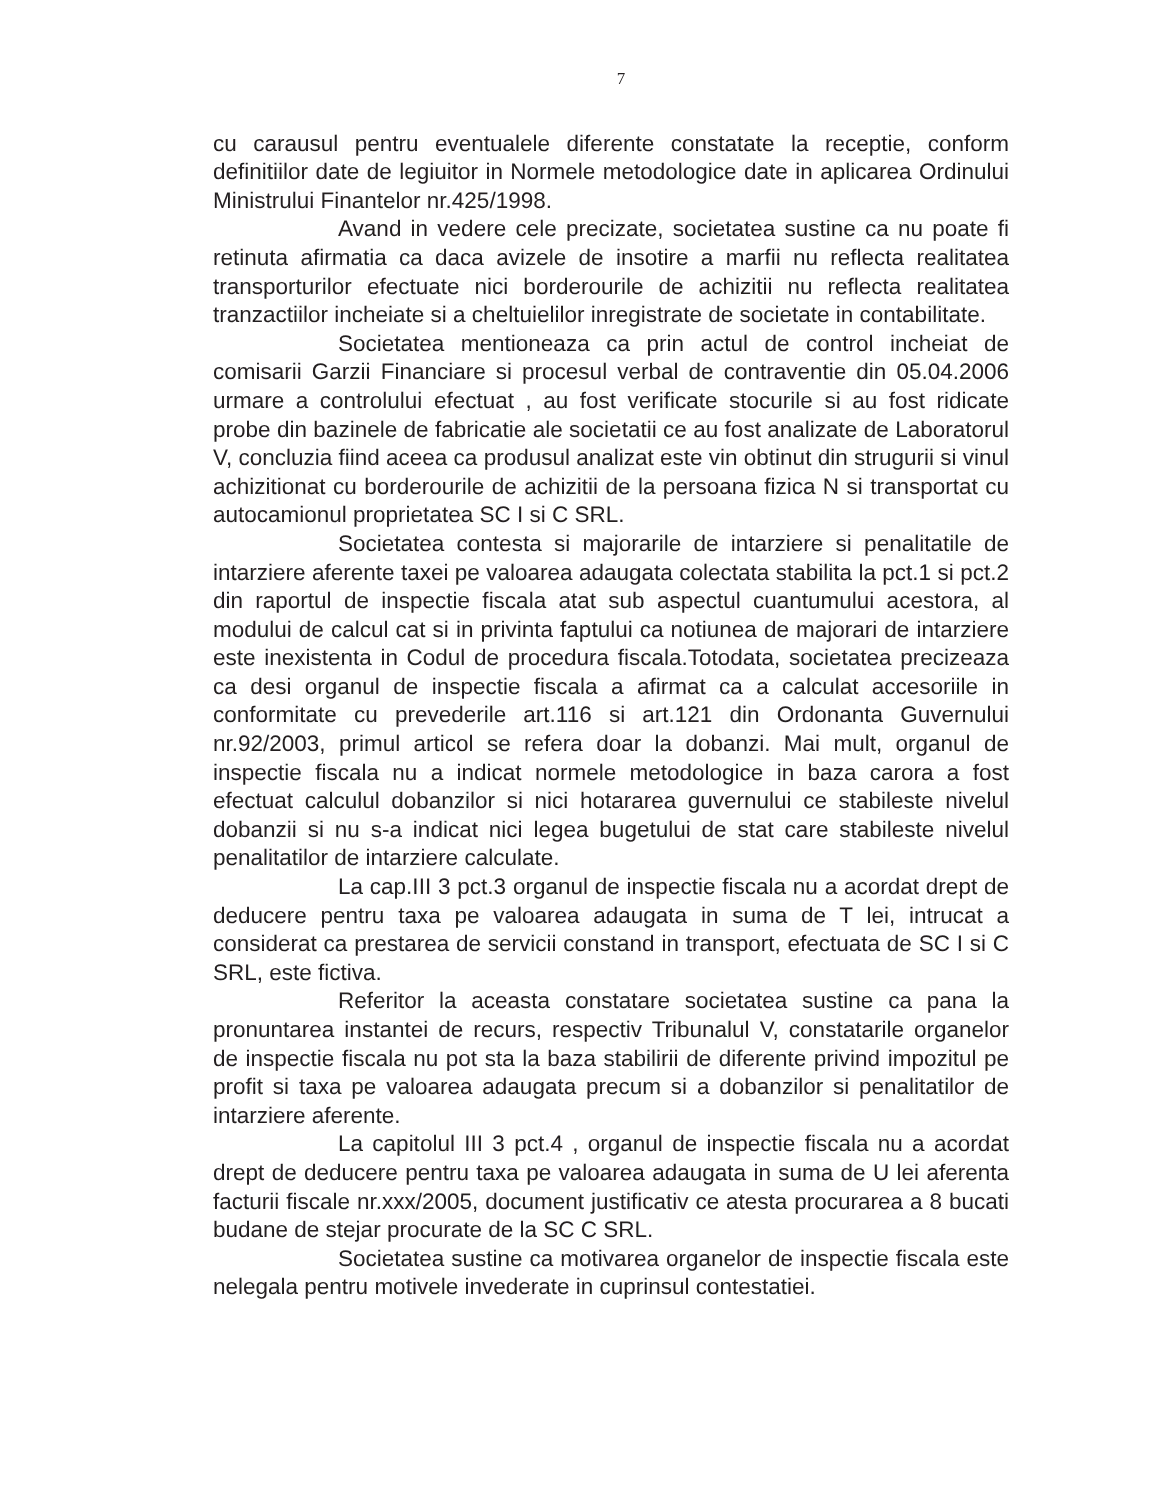7
cu carausul pentru eventualele diferente constatate la receptie, conform definitiilor date de legiuitor in Normele metodologice date in aplicarea Ordinului Ministrului Finantelor nr.425/1998.
Avand in vedere cele precizate, societatea sustine ca nu poate fi retinuta afirmatia ca daca avizele de insotire a marfii nu reflecta realitatea transporturilor efectuate nici borderourile de achizitii nu reflecta realitatea tranzactiilor incheiate si a cheltuielilor inregistrate de societate in contabilitate.
Societatea mentioneaza ca prin actul de control incheiat de comisarii Garzii Financiare si procesul verbal de contraventie din 05.04.2006 urmare a controlului efectuat , au fost verificate stocurile si au fost ridicate probe din bazinele de fabricatie ale societatii ce au fost analizate de Laboratorul V, concluzia fiind aceea ca produsul analizat este vin obtinut din strugurii si vinul achizitionat cu borderourile de achizitii de la persoana fizica N si transportat cu autocamionul proprietatea SC I si C SRL.
Societatea contesta si majorarile de intarziere si penalitatile de intarziere aferente taxei pe valoarea adaugata colectata stabilita la pct.1 si pct.2 din raportul de inspectie fiscala atat sub aspectul cuantumului acestora, al modului de calcul cat si in privinta faptului ca notiunea de majorari de intarziere este inexistenta in Codul de procedura fiscala.Totodata, societatea precizeaza ca desi organul de inspectie fiscala a afirmat ca a calculat accesoriile in conformitate cu prevederile art.116 si art.121 din Ordonanta Guvernului nr.92/2003, primul articol se refera doar la dobanzi. Mai mult, organul de inspectie fiscala nu a indicat normele metodologice in baza carora a fost efectuat calculul dobanzilor si nici hotararea guvernului ce stabileste nivelul dobanzii si nu s-a indicat nici legea bugetului de stat care stabileste nivelul penalitatilor de intarziere calculate.
La cap.III 3 pct.3 organul de inspectie fiscala nu a acordat drept de deducere pentru taxa pe valoarea adaugata in suma de T lei, intrucat a considerat ca prestarea de servicii constand in transport, efectuata de SC I si C SRL, este fictiva.
Referitor la aceasta constatare societatea sustine ca pana la pronuntarea instantei de recurs, respectiv Tribunalul V, constatarile organelor de inspectie fiscala nu pot sta la baza stabilirii de diferente privind impozitul pe profit si taxa pe valoarea adaugata precum si a dobanzilor si penalitatilor de intarziere aferente.
La capitolul III 3 pct.4 , organul de inspectie fiscala nu a acordat drept de deducere pentru taxa pe valoarea adaugata in suma de U lei aferenta facturii fiscale nr.xxx/2005, document justificativ ce atesta procurarea a 8 bucati budane de stejar procurate de la SC C SRL.
Societatea sustine ca motivarea organelor de inspectie fiscala este nelegala pentru motivele invederate in cuprinsul contestatiei.